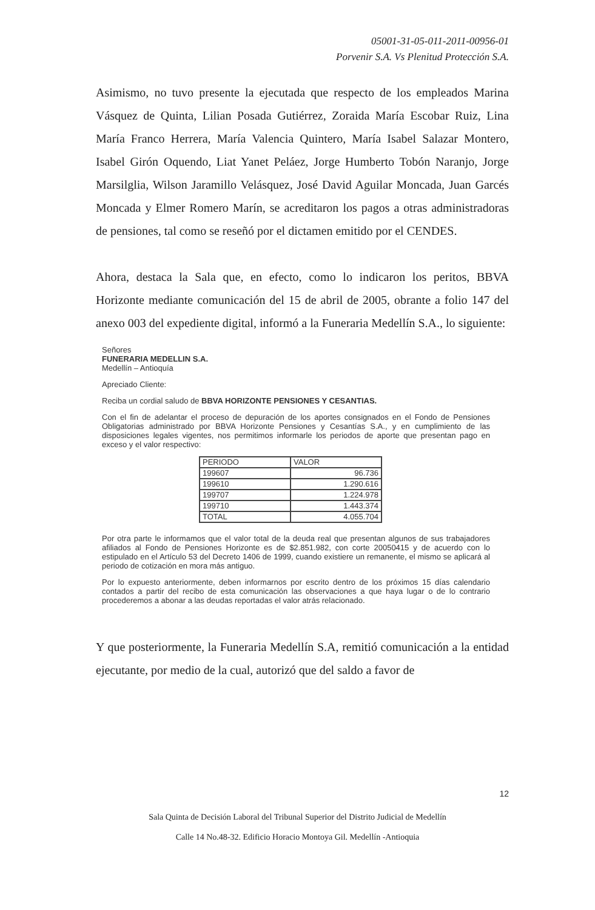05001-31-05-011-2011-00956-01
Porvenir S.A. Vs Plenitud Protección S.A.
Asimismo, no tuvo presente la ejecutada que respecto de los empleados Marina Vásquez de Quinta, Lilian Posada Gutiérrez, Zoraida María Escobar Ruiz, Lina María Franco Herrera, María Valencia Quintero, María Isabel Salazar Montero, Isabel Girón Oquendo, Liat Yanet Peláez, Jorge Humberto Tobón Naranjo, Jorge Marsilglia, Wilson Jaramillo Velásquez, José David Aguilar Moncada, Juan Garcés Moncada y Elmer Romero Marín, se acreditaron los pagos a otras administradoras de pensiones, tal como se reseñó por el dictamen emitido por el CENDES.
Ahora, destaca la Sala que, en efecto, como lo indicaron los peritos, BBVA Horizonte mediante comunicación del 15 de abril de 2005, obrante a folio 147 del anexo 003 del expediente digital, informó a la Funeraria Medellín S.A., lo siguiente:
Señores
FUNERARIA MEDELLIN S.A.
Medellín – Antioquía
Apreciado Cliente:
Reciba un cordial saludo de BBVA HORIZONTE PENSIONES Y CESANTIAS.
Con el fin de adelantar el proceso de depuración de los aportes consignados en el Fondo de Pensiones Obligatorias administrado por BBVA Horizonte Pensiones y Cesantías S.A., y en cumplimiento de las disposiciones legales vigentes, nos permitimos informarle los periodos de aporte que presentan pago en exceso y el valor respectivo:
| PERIODO | VALOR |
| --- | --- |
| 199607 | 96.736 |
| 199610 | 1.290.616 |
| 199707 | 1.224.978 |
| 199710 | 1.443.374 |
| TOTAL | 4.055.704 |
Por otra parte le informamos que el valor total de la deuda real que presentan algunos de sus trabajadores afiliados al Fondo de Pensiones Horizonte es de $2.851.982, con corte 20050415 y de acuerdo con lo estipulado en el Artículo 53 del Decreto 1406 de 1999, cuando existiere un remanente, el mismo se aplicará al periodo de cotización en mora más antiguo.
Por lo expuesto anteriormente, deben informarnos por escrito dentro de los próximos 15 días calendario contados a partir del recibo de esta comunicación las observaciones a que haya lugar o de lo contrario procederemos a abonar a las deudas reportadas el valor atrás relacionado.
Y que posteriormente, la Funeraria Medellín S.A, remitió comunicación a la entidad ejecutante, por medio de la cual, autorizó que del saldo a favor de
12
Sala Quinta de Decisión Laboral del Tribunal Superior del Distrito Judicial de Medellín
Calle 14 No.48-32. Edificio Horacio Montoya Gil. Medellín -Antioquia